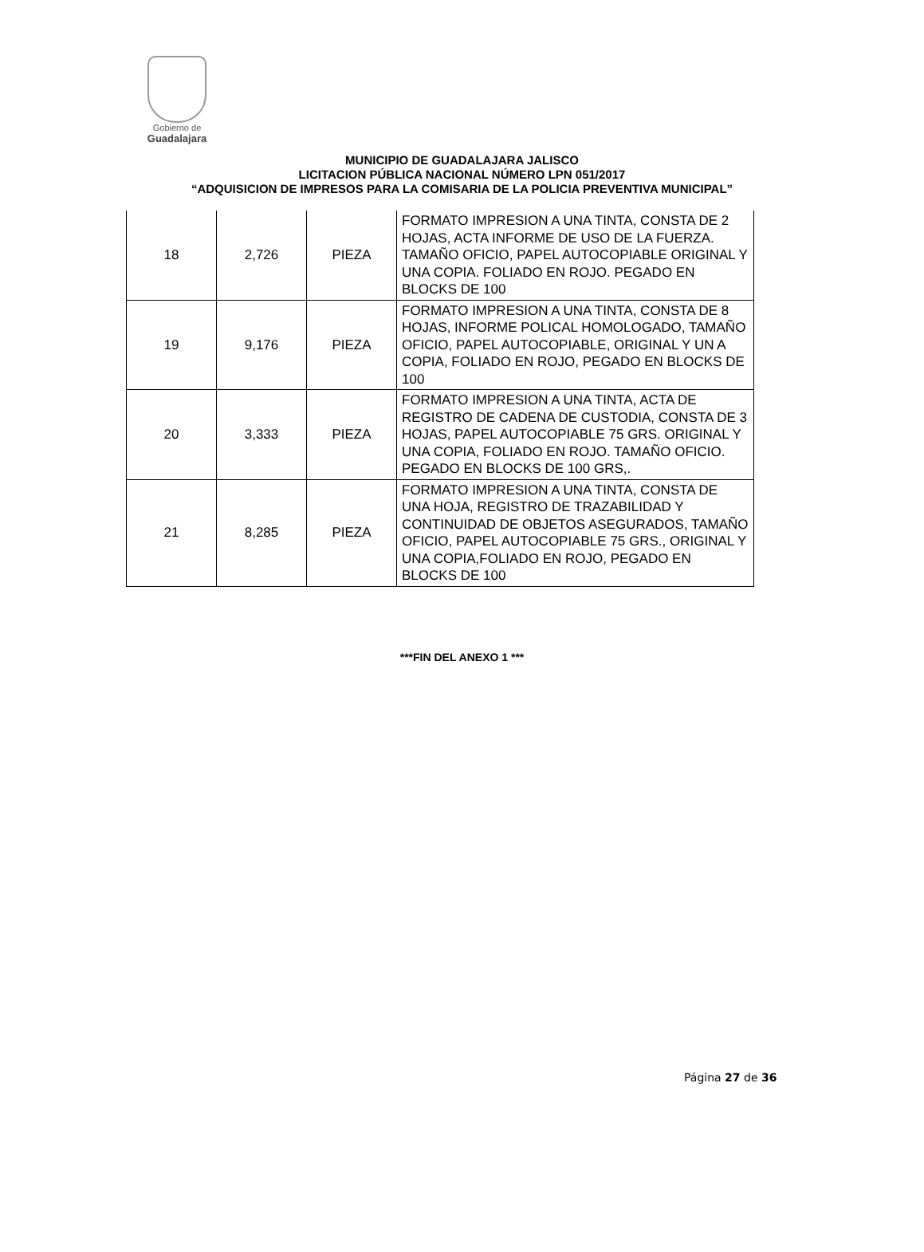Gobierno de
Guadalajara
MUNICIPIO DE GUADALAJARA JALISCO
LICITACION PÚBLICA NACIONAL NÚMERO LPN 051/2017
“ADQUISICION DE IMPRESOS PARA LA COMISARIA DE LA POLICIA PREVENTIVA MUNICIPAL”
| 18 | 2,726 | PIEZA | FORMATO IMPRESION A UNA TINTA, CONSTA DE 2 HOJAS, ACTA INFORME DE USO DE LA FUERZA. TAMAÑO OFICIO, PAPEL AUTOCOPIABLE ORIGINAL Y UNA COPIA. FOLIADO EN ROJO. PEGADO EN BLOCKS DE 100 |
| 19 | 9,176 | PIEZA | FORMATO IMPRESION A UNA TINTA, CONSTA DE 8 HOJAS, INFORME POLICAL HOMOLOGADO, TAMAÑO OFICIO, PAPEL AUTOCOPIABLE, ORIGINAL Y UN A COPIA, FOLIADO EN ROJO, PEGADO EN BLOCKS DE 100 |
| 20 | 3,333 | PIEZA | FORMATO IMPRESION A UNA TINTA, ACTA DE REGISTRO DE CADENA DE CUSTODIA, CONSTA DE 3 HOJAS, PAPEL AUTOCOPIABLE 75 GRS. ORIGINAL Y UNA COPIA, FOLIADO EN ROJO. TAMAÑO OFICIO. PEGADO EN BLOCKS DE 100 GRS,. |
| 21 | 8,285 | PIEZA | FORMATO IMPRESION A UNA TINTA, CONSTA DE UNA HOJA, REGISTRO DE TRAZABILIDAD Y CONTINUIDAD DE OBJETOS ASEGURADOS, TAMAÑO OFICIO, PAPEL AUTOCOPIABLE 75 GRS., ORIGINAL Y UNA COPIA,FOLIADO EN ROJO, PEGADO EN BLOCKS DE 100 |
***FIN DEL ANEXO 1 ***
Página 27 de 36